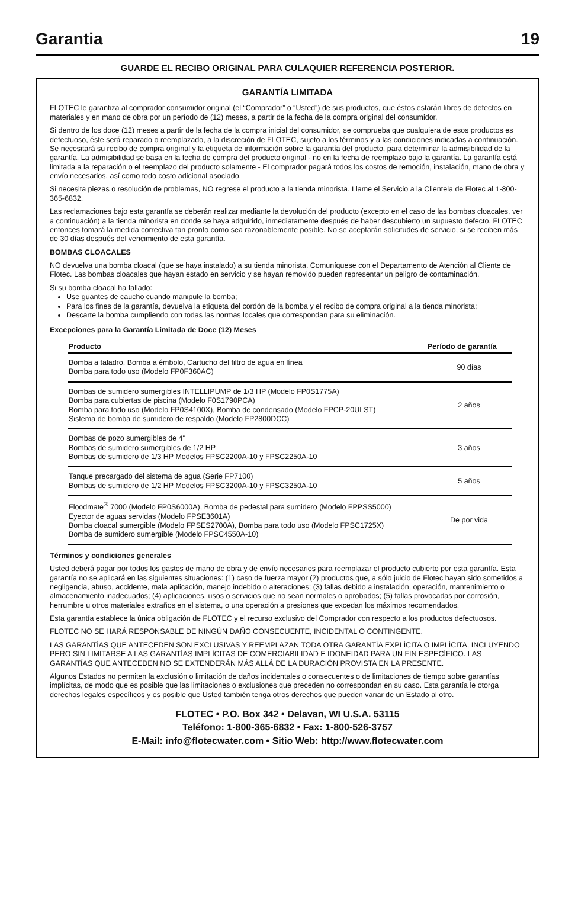Garantia 19
GUARDE EL RECIBO ORIGINAL PARA CULAQUIER REFERENCIA POSTERIOR.
GARANTÍA LIMITADA
FLOTEC le garantiza al comprador consumidor original (el “Comprador” o “Usted”) de sus productos, que éstos estarán libres de defectos en materiales y en mano de obra por un período de (12) meses, a partir de la fecha de la compra original del consumidor.
Si dentro de los doce (12) meses a partir de la fecha de la compra inicial del consumidor, se comprueba que cualquiera de esos productos es defectuoso, éste será reparado o reemplazado, a la discreción de FLOTEC, sujeto a los términos y a las condiciones indicadas a continuación. Se necesitará su recibo de compra original y la etiqueta de información sobre la garantía del producto, para determinar la admisibilidad de la garantía. La admisibilidad se basa en la fecha de compra del producto original - no en la fecha de reemplazo bajo la garantía. La garantía está limitada a la reparación o el reemplazo del producto solamente - El comprador pagará todos los costos de remoción, instalación, mano de obra y envío necesarios, así como todo costo adicional asociado.
Si necesita piezas o resolución de problemas, NO regrese el producto a la tienda minorista. Llame el Servicio a la Clientela de Flotec al 1-800-365-6832.
Las reclamaciones bajo esta garantía se deberán realizar mediante la devolución del producto (excepto en el caso de las bombas cloacales, ver a continuación) a la tienda minorista en donde se haya adquirido, inmediatamente después de haber descubierto un supuesto defecto. FLOTEC entonces tomará la medida correctiva tan pronto como sea razonablemente posible. No se aceptarán solicitudes de servicio, si se reciben más de 30 días después del vencimiento de esta garantía.
BOMBAS CLOACALES
NO devuelva una bomba cloacal (que se haya instalado) a su tienda minorista. Comuníquese con el Departamento de Atención al Cliente de Flotec. Las bombas cloacales que hayan estado en servicio y se hayan removido pueden representar un peligro de contaminación.
Si su bomba cloacal ha fallado:
Use guantes de caucho cuando manipule la bomba;
Para los fines de la garantía, devuelva la etiqueta del cordón de la bomba y el recibo de compra original a la tienda minorista;
Descarte la bomba cumpliendo con todas las normas locales que correspondan para su eliminación.
Excepciones para la Garantía Limitada de Doce (12) Meses
| Producto | Período de garantía |
| --- | --- |
| Bomba a taladro, Bomba a émbolo, Cartucho del filtro de agua en línea Bomba para todo uso (Modelo FP0F360AC) | 90 días |
| Bombas de sumidero sumergibles INTELLIPUMP de 1/3 HP (Modelo FP0S1775A) Bomba para cubiertas de piscina (Modelo F0S1790PCA) Bomba para todo uso (Modelo FP0S4100X), Bomba de condensado (Modelo FPCP-20ULST) Sistema de bomba de sumidero de respaldo (Modelo FP2800DCC) | 2 años |
| Bombas de pozo sumergibles de 4" Bombas de sumidero sumergibles de 1/2 HP Bombas de sumidero de 1/3 HP Modelos FPSC2200A-10 y FPSC2250A-10 | 3 años |
| Tanque precargado del sistema de agua (Serie FP7100) Bombas de sumidero de 1/2 HP Modelos FPSC3200A-10 y FPSC3250A-10 | 5 años |
| Floodmate<sup>®</sup> 7000 (Modelo FP0S6000A), Bomba de pedestal para sumidero (Modelo FPPSS5000) Eyector de aguas servidas (Modelo FPSE3601A) Bomba cloacal sumergible (Modelo FPSES2700A), Bomba para todo uso (Modelo FPSC1725X) Bomba de sumidero sumergible (Modelo FPSC4550A-10) | De por vida |
Términos y condiciones generales
Usted deberá pagar por todos los gastos de mano de obra y de envío necesarios para reemplazar el producto cubierto por esta garantía. Esta garantía no se aplicará en las siguientes situaciones: (1) caso de fuerza mayor (2) productos que, a sólo juicio de Flotec hayan sido sometidos a negligencia, abuso, accidente, mala aplicación, manejo indebido o alteraciones; (3) fallas debido a instalación, operación, mantenimiento o almacenamiento inadecuados; (4) aplicaciones, usos o servicios que no sean normales o aprobados; (5) fallas provocadas por corrosión, herrumbre u otros materiales extraños en el sistema, o una operación a presiones que excedan los máximos recomendados.
Esta garantía establece la única obligación de FLOTEC y el recurso exclusivo del Comprador con respecto a los productos defectuosos.
FLOTEC NO SE HARÁ RESPONSABLE DE NINGÚN DAÑO CONSECUENTE, INCIDENTAL O CONTINGENTE.
LAS GARANTÍAS QUE ANTECEDEN SON EXCLUSIVAS Y REEMPLAZAN TODA OTRA GARANTÍA EXPLÍCITA O IMPLÍCITA, INCLUYENDO PERO SIN LIMITARSE A LAS GARANTÍAS IMPLÍCITAS DE COMERCIABILIDAD E IDONEIDAD PARA UN FIN ESPECÍFICO. LAS GARANTÍAS QUE ANTECEDEN NO SE EXTENDERÁN MÁS ALLÁ DE LA DURACIÓN PROVISTA EN LA PRESENTE.
Algunos Estados no permiten la exclusión o limitación de daños incidentales o consecuentes o de limitaciones de tiempo sobre garantías implícitas, de modo que es posible que las limitaciones o exclusiones que preceden no correspondan en su caso. Esta garantía le otorga derechos legales específicos y es posible que Usted también tenga otros derechos que pueden variar de un Estado al otro.
FLOTEC • P.O. Box 342 • Delavan, WI U.S.A. 53115
Teléfono: 1-800-365-6832 • Fax: 1-800-526-3757
E-Mail: info@flotecwater.com • Sitio Web: http://www.flotecwater.com